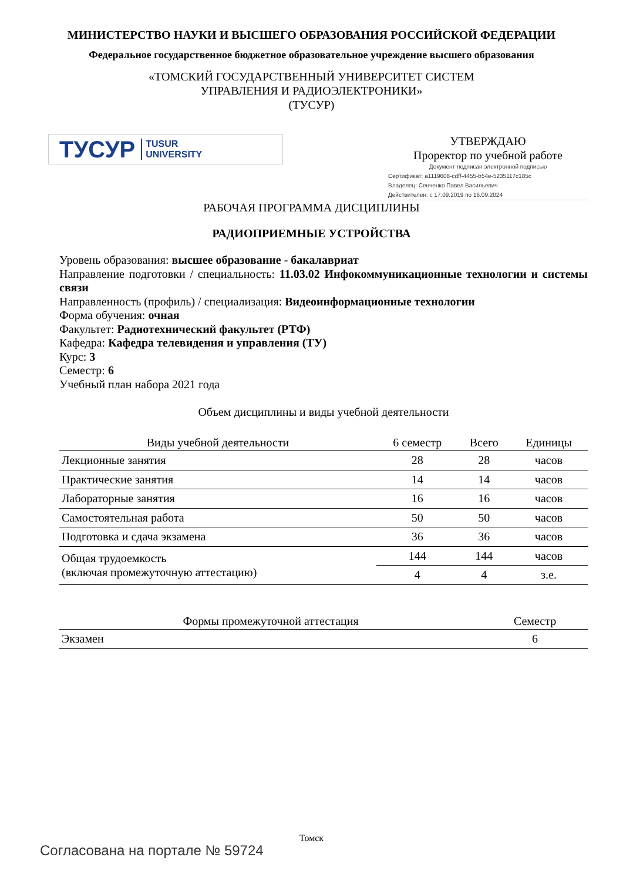МИНИСТЕРСТВО НАУКИ И ВЫСШЕГО ОБРАЗОВАНИЯ РОССИЙСКОЙ ФЕДЕРАЦИИ
Федеральное государственное бюджетное образовательное учреждение высшего образования
«ТОМСКИЙ ГОСУДАРСТВЕННЫЙ УНИВЕРСИТЕТ СИСТЕМ
УПРАВЛЕНИЯ И РАДИОЭЛЕКТРОНИКИ»
(ТУСУР)
ТУСУР TUSUR
UNIVERSITY
УТВЕРЖДАЮ
Проректор по учебной работе
Документ подписан электронной подписью
Сертификат: a1119608-cdff-4455-b54e-5235117c185c
Владелец: Сенченко Павел Васильевич
Действителен: с 17.09.2019 по 16.09.2024
РАБОЧАЯ ПРОГРАММА ДИСЦИПЛИНЫ
РАДИОПРИЕМНЫЕ УСТРОЙСТВА
Уровень образования: высшее образование - бакалавриат
Направление подготовки / специальность: 11.03.02 Инфокоммуникационные технологии и системы связи
Направленность (профиль) / специализация: Видеоинформационные технологии
Форма обучения: очная
Факультет: Радиотехнический факультет (РТФ)
Кафедра: Кафедра телевидения и управления (ТУ)
Курс: 3
Семестр: 6
Учебный план набора 2021 года
Объем дисциплины и виды учебной деятельности
| Виды учебной деятельности | 6 семестр | Всего | Единицы |
| --- | --- | --- | --- |
| Лекционные занятия | 28 | 28 | часов |
| Практические занятия | 14 | 14 | часов |
| Лабораторные занятия | 16 | 16 | часов |
| Самостоятельная работа | 50 | 50 | часов |
| Подготовка и сдача экзамена | 36 | 36 | часов |
| Общая трудоемкость (включая промежуточную аттестацию) | 144 | 144 | часов |
| | 4 | 4 | з.е. |
| Формы промежуточной аттестация | Семестр |
| --- | --- |
| Экзамен | 6 |
Томск
Согласована на портале № 59724